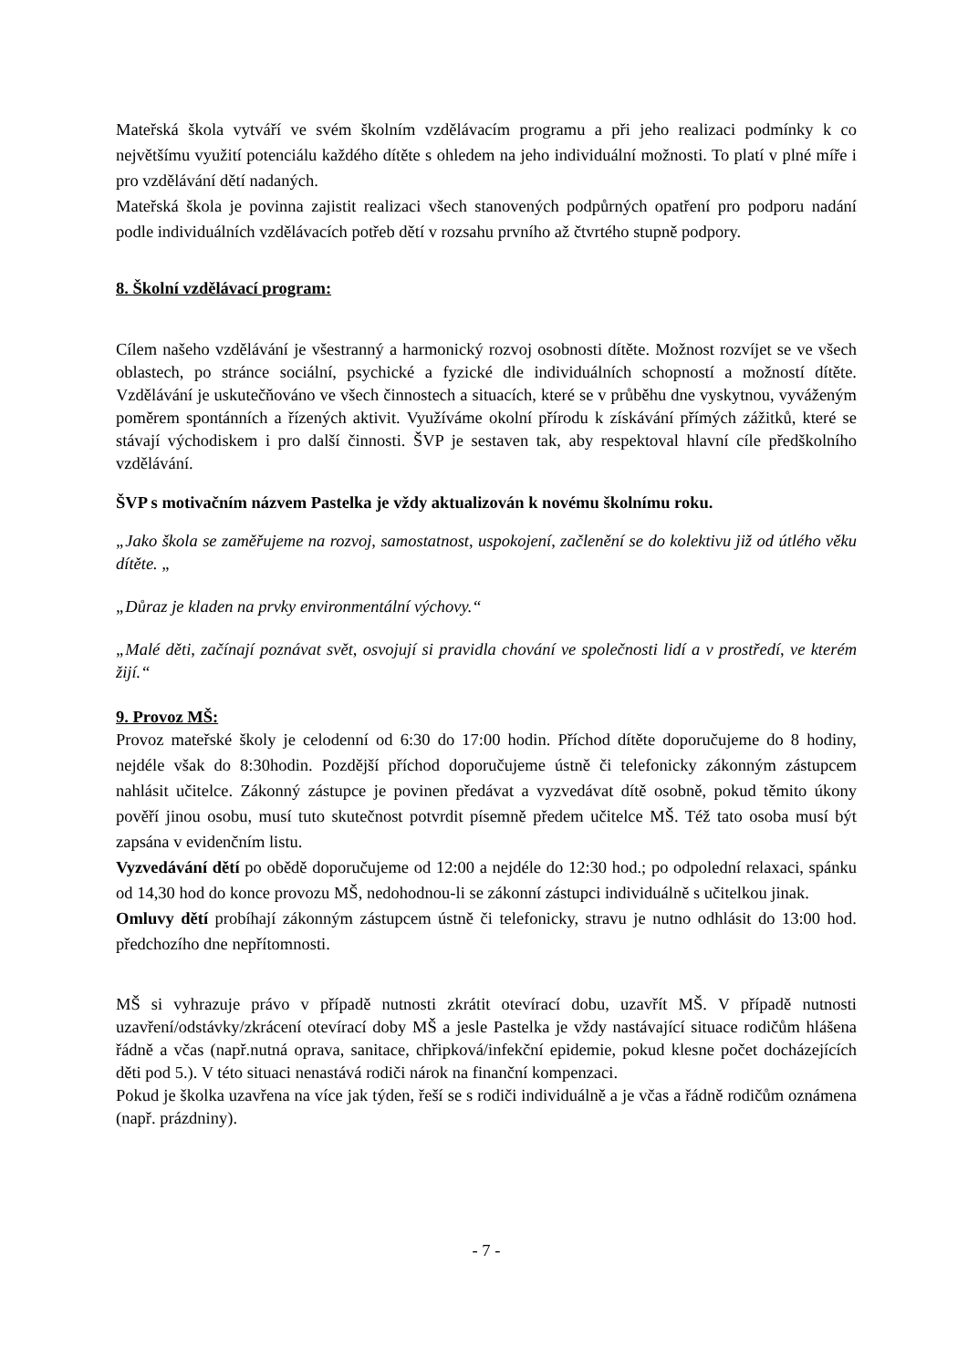Mateřská škola vytváří ve svém školním vzdělávacím programu a při jeho realizaci podmínky k co největšímu využití potenciálu každého dítěte s ohledem na jeho individuální možnosti. To platí v plné míře i pro vzdělávání dětí nadaných.
Mateřská škola je povinna zajistit realizaci všech stanovených podpůrných opatření pro podporu nadání podle individuálních vzdělávacích potřeb dětí v rozsahu prvního až čtvrtého stupně podpory.
8. Školní vzdělávací program:
Cílem našeho vzdělávání je všestranný a harmonický rozvoj osobnosti dítěte. Možnost rozvíjet se ve všech oblastech, po stránce sociální, psychické a fyzické dle individuálních schopností a možností dítěte. Vzdělávání je uskutečňováno ve všech činnostech a situacích, které se v průběhu dne vyskytnou, vyváženým poměrem spontánních a řízených aktivit. Využíváme okolní přírodu k získávání přímých zážitků, které se stávají východiskem i pro další činnosti. ŠVP je sestaven tak, aby respektoval hlavní cíle předškolního vzdělávání.
ŠVP s motivačním názvem Pastelka je vždy aktualizován k novému školnímu roku.
„Jako škola se zaměřujeme na rozvoj, samostatnost, uspokojení, začlenění se do kolektivu již od útlého věku dítěte. „
„Důraz je kladen na prvky environmentální výchovy.“
„Malé děti, začínají poznávat svět, osvojují si pravidla chování ve společnosti lidí a v prostředí, ve kterém žijí.“
9. Provoz MŠ:
Provoz mateřské školy je celodenní od 6:30 do 17:00 hodin. Příchod dítěte doporučujeme do 8 hodiny, nejdéle však do 8:30hodin. Pozdější příchod doporučujeme ústně či telefonicky zákonným zástupcem nahlásit učitelce. Zákonný zástupce je povinen předávat a vyzvedávat dítě osobně, pokud těmito úkony pověří jinou osobu, musí tuto skutečnost potvrdit písemně předem učitelce MŠ. Též tato osoba musí být zapsána v evidenčním listu.
Vyzvedávání dětí po obědě doporučujeme od 12:00 a nejdéle do 12:30 hod.; po odpolední relaxaci, spánku od 14,30 hod do konce provozu MŠ, nedohodnou-li se zákonní zástupci individuálně s učitelkou jinak.
Omluvy dětí probíhají zákonným zástupcem ústně či telefonicky, stravu je nutno odhlásit do 13:00 hod. předchozího dne nepřítomnosti.
MŠ si vyhrazuje právo v případě nutnosti zkrátit otevírací dobu, uzavřít MŠ. V případě nutnosti uzavření/odstávky/zkrácení otevírací doby MŠ a jesle Pastelka je vždy nastávající situace rodičům hlášena řádně a včas (např.nutná oprava, sanitace, chřipková/infekční epidemie, pokud klesne počet docházejících děti pod 5.). V této situaci nenastává rodiči nárok na finanční kompenzaci.
Pokud je školka uzavřena na více jak týden, řeší se s rodiči individuálně a je včas a řádně rodičům oznámena (např. prázdniny).
- 7 -